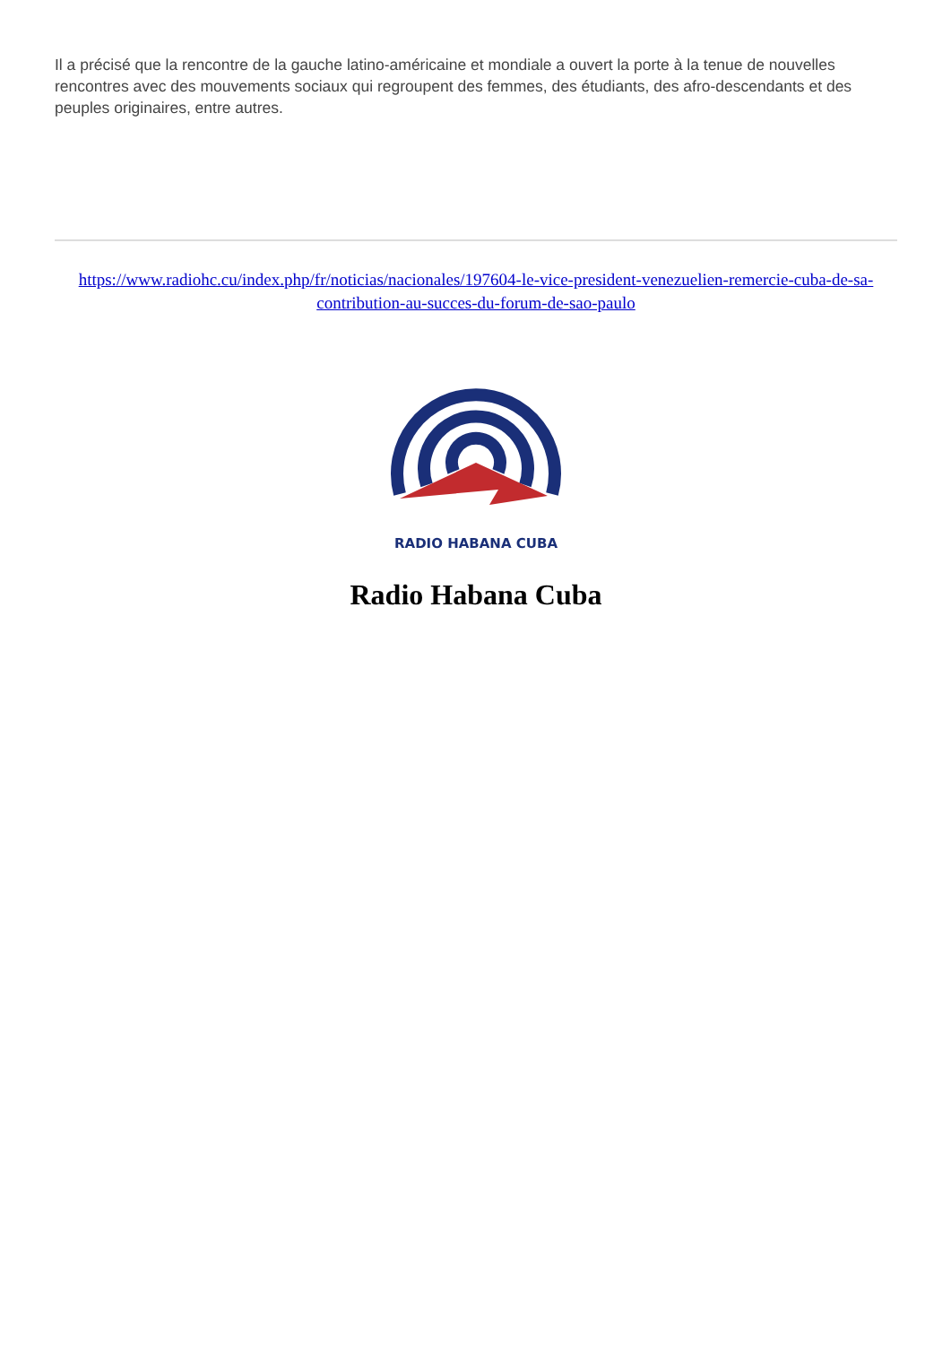Il a précisé que la rencontre de la gauche latino-américaine et mondiale a ouvert la porte à la tenue de nouvelles rencontres avec des mouvements sociaux qui regroupent des femmes, des étudiants, des afro-descendants et des peuples originaires, entre autres.
https://www.radiohc.cu/index.php/fr/noticias/nacionales/197604-le-vice-president-venezuelien-remercie-cuba-de-sa-contribution-au-succes-du-forum-de-sao-paulo
RADIO HABANA CUBA
Radio Habana Cuba